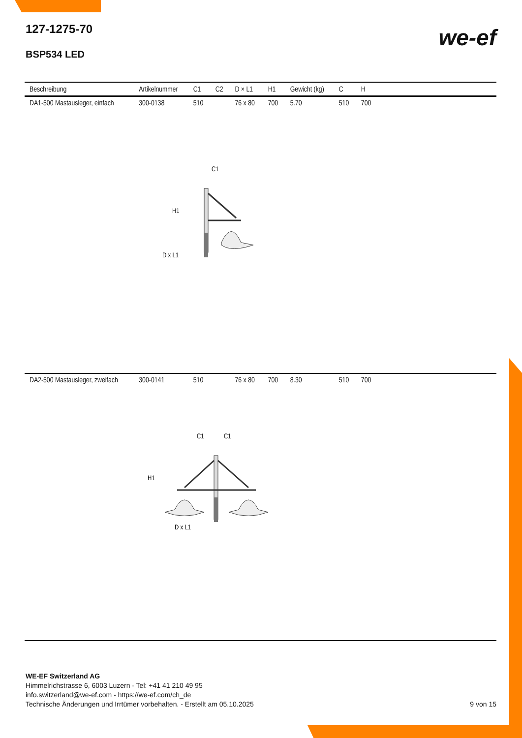127-1275-70
BSP534 LED
we-ef
| Beschreibung | Artikelnummer | C1 | C2 | D × L1 | H1 | Gewicht (kg) | C | H | |
| --- | --- | --- | --- | --- | --- | --- | --- | --- | --- |
| DA1-500 Mastausleger, einfach | 300-0138 | 510 | | 76 x 80 | 700 | 5.70 | 510 | 700 | |
| C1 H1 D x L1 | | | | | | | | | |
| DA2-500 Mastausleger, zweifach | 300-0141 | 510 | | 76 x 80 | 700 | 8.30 | 510 | 700 | |
| C1 C1 H1 D x L1 | | | | | | | | | |
WE-EF Switzerland AG
Himmelrichstrasse 6, 6003 Luzern - Tel: +41 41 210 49 95
info.switzerland@we-ef.com - https://we-ef.com/ch_de
Technische Änderungen und Irrtümer vorbehalten. - Erstellt am 05.10.2025
9 von 15